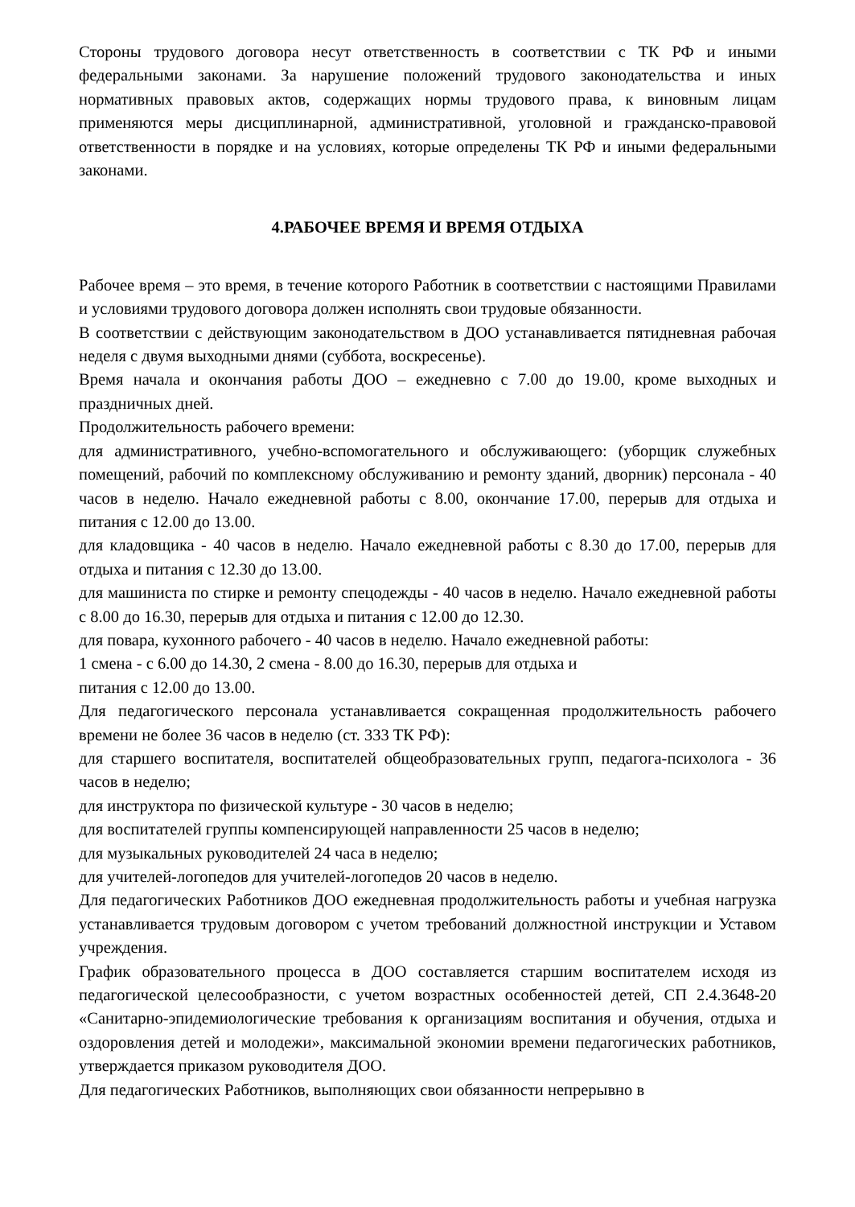Стороны трудового договора несут ответственность в соответствии с ТК РФ и иными федеральными законами. За нарушение положений трудового законодательства и иных нормативных правовых актов, содержащих нормы трудового права, к виновным лицам применяются меры дисциплинарной, административной, уголовной и гражданско-правовой ответственности в порядке и на условиях, которые определены ТК РФ и иными федеральными законами.
4.РАБОЧЕЕ ВРЕМЯ И ВРЕМЯ ОТДЫХА
Рабочее время – это время, в течение которого Работник в соответствии с настоящими Правилами и условиями трудового договора должен исполнять свои трудовые обязанности.
В соответствии с действующим законодательством в ДОО устанавливается пятидневная рабочая неделя с двумя выходными днями (суббота, воскресенье).
Время начала и окончания работы ДОО – ежедневно с 7.00 до 19.00, кроме выходных и праздничных дней.
Продолжительность рабочего времени:
для административного, учебно-вспомогательного и обслуживающего: (уборщик служебных помещений, рабочий по комплексному обслуживанию и ремонту зданий, дворник) персонала - 40 часов в неделю. Начало ежедневной работы с 8.00, окончание 17.00, перерыв для отдыха и питания с 12.00 до 13.00.
для кладовщика - 40 часов в неделю. Начало ежедневной работы с 8.30 до 17.00, перерыв для отдыха и питания с 12.30 до 13.00.
для машиниста по стирке и ремонту спецодежды - 40 часов в неделю. Начало ежедневной работы с 8.00 до 16.30, перерыв для отдыха и питания с 12.00 до 12.30.
для повара, кухонного рабочего - 40 часов в неделю. Начало ежедневной работы:
1 смена - с 6.00 до 14.30, 2 смена - 8.00 до 16.30, перерыв для отдыха и
питания с 12.00 до 13.00.
Для педагогического персонала устанавливается сокращенная продолжительность рабочего времени не более 36 часов в неделю (ст. 333 ТК РФ):
для старшего воспитателя, воспитателей общеобразовательных групп, педагога-психолога - 36 часов в неделю;
для инструктора по физической культуре - 30 часов в неделю;
для воспитателей группы компенсирующей направленности 25 часов в неделю;
для музыкальных руководителей 24 часа в неделю;
для учителей-логопедов для учителей-логопедов 20 часов в неделю.
Для педагогических Работников ДОО ежедневная продолжительность работы и учебная нагрузка устанавливается трудовым договором с учетом требований должностной инструкции и Уставом учреждения.
График образовательного процесса в ДОО составляется старшим воспитателем исходя из педагогической целесообразности, с учетом возрастных особенностей детей, СП 2.4.3648-20 «Санитарно-эпидемиологические требования к организациям воспитания и обучения, отдыха и оздоровления детей и молодежи», максимальной экономии времени педагогических работников, утверждается приказом руководителя ДОО.
Для педагогических Работников, выполняющих свои обязанности непрерывно в